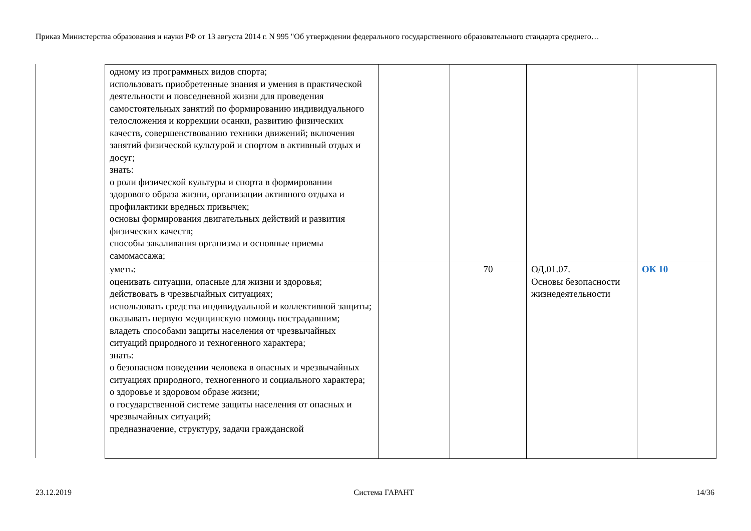Приказ Министерства образования и науки РФ от 13 августа 2014 г. N 995 "Об утверждении федерального государственного образовательного стандарта среднего…
| одному из программных видов спорта; использовать приобретенные знания и умения в практической деятельности и повседневной жизни для проведения самостоятельных занятий по формированию индивидуального телосложения и коррекции осанки, развитию физических качеств, совершенствованию техники движений; включения занятий физической культурой и спортом в активный отдых и досуг; знать: о роли физической культуры и спорта в формировании здорового образа жизни, организации активного отдыха и профилактики вредных привычек; основы формирования двигательных действий и развития физических качеств; способы закаливания организма и основные приемы самомассажа; | | | | |
| уметь: оценивать ситуации, опасные для жизни и здоровья; действовать в чрезвычайных ситуациях; использовать средства индивидуальной и коллективной защиты; оказывать первую медицинскую помощь пострадавшим; владеть способами защиты населения от чрезвычайных ситуаций природного и техногенного характера; знать: о безопасном поведении человека в опасных и чрезвычайных ситуациях природного, техногенного и социального характера; о здоровье и здоровом образе жизни; о государственной системе защиты населения от опасных и чрезвычайных ситуаций; предназначение, структуру, задачи гражданской | | 70 | ОД.01.07. Основы безопасности жизнедеятельности | ОК 10 |
23.12.2019 Система ГАРАНТ 14/36